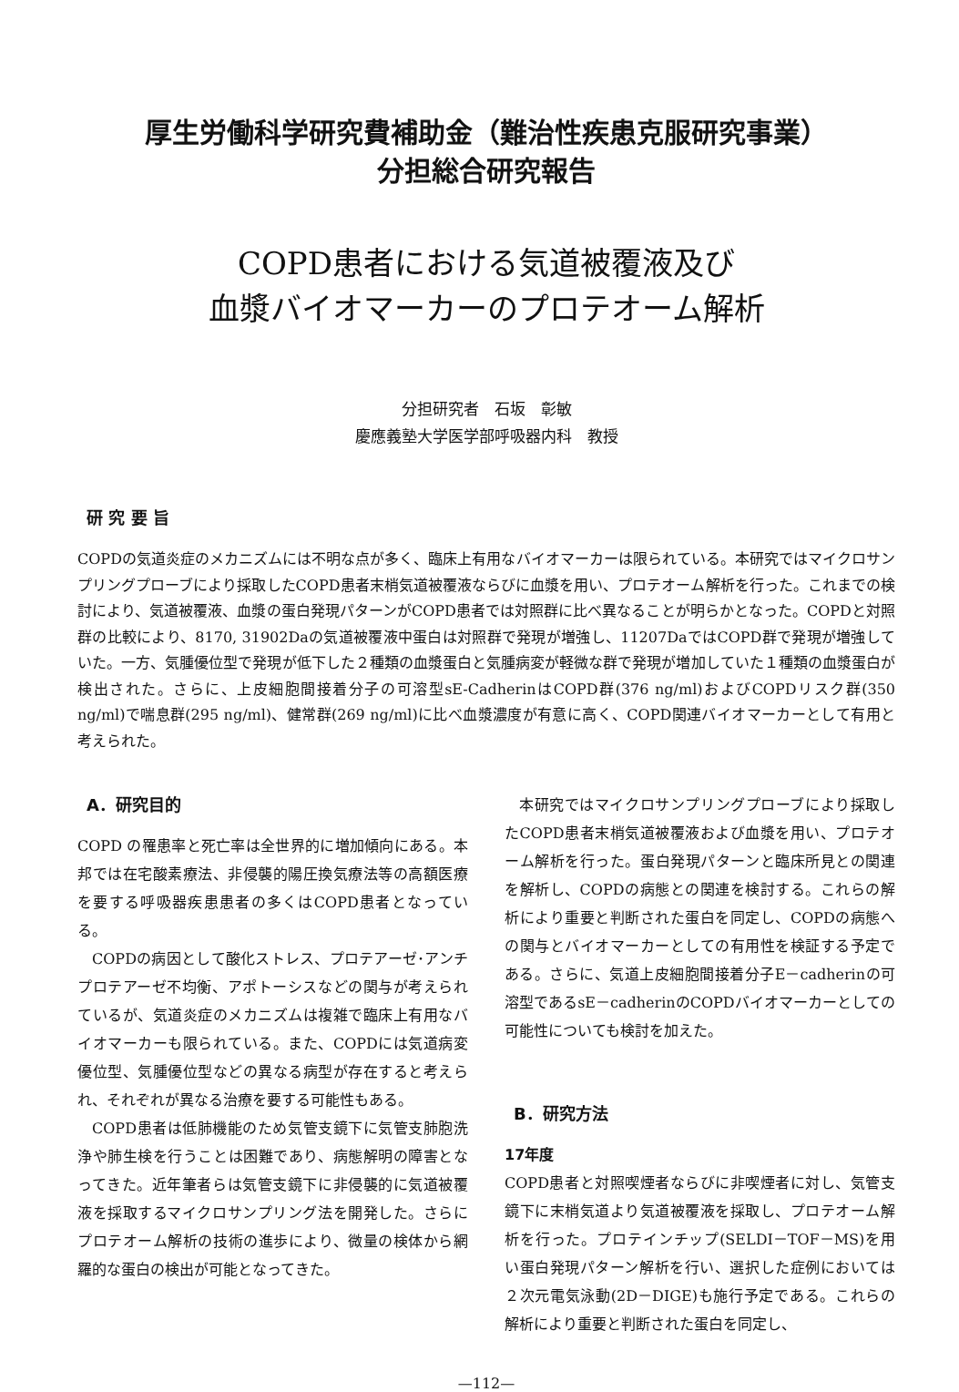厚生労働科学研究費補助金（難治性疾患克服研究事業）
分担総合研究報告
COPD患者における気道被覆液及び
血漿バイオマーカーのプロテオーム解析
分担研究者　石坂　彰敏
慶應義塾大学医学部呼吸器内科　教授
研 究 要 旨
COPDの気道炎症のメカニズムには不明な点が多く、臨床上有用なバイオマーカーは限られている。本研究ではマイクロサンプリングプローブにより採取したCOPD患者末梢気道被覆液ならびに血漿を用い、プロテオーム解析を行った。これまでの検討により、気道被覆液、血漿の蛋白発現パターンがCOPD患者では対照群に比べ異なることが明らかとなった。COPDと対照群の比較により、8170, 31902Daの気道被覆液中蛋白は対照群で発現が増強し、11207DaではCOPD群で発現が増強していた。一方、気腫優位型で発現が低下した２種類の血漿蛋白と気腫病変が軽微な群で発現が増加していた１種類の血漿蛋白が検出された。さらに、上皮細胞間接着分子の可溶型sE-CadherinはCOPD群(376 ng/ml)およびCOPDリスク群(350 ng/ml)で喘息群(295 ng/ml)、健常群(269 ng/ml)に比べ血漿濃度が有意に高く、COPD関連バイオマーカーとして有用と考えられた。
A．研究目的
COPD の罹患率と死亡率は全世界的に増加傾向にある。本邦では在宅酸素療法、非侵襲的陽圧換気療法等の高額医療を要する呼吸器疾患患者の多くはCOPD患者となっている。
COPDの病因として酸化ストレス、プロテアーゼ･アンチプロテアーゼ不均衡、アポトーシスなどの関与が考えられているが、気道炎症のメカニズムは複雑で臨床上有用なバイオマーカーも限られている。また、COPDには気道病変優位型、気腫優位型などの異なる病型が存在すると考えられ、それぞれが異なる治療を要する可能性もある。
COPD患者は低肺機能のため気管支鏡下に気管支肺胞洗浄や肺生検を行うことは困難であり、病態解明の障害となってきた。近年筆者らは気管支鏡下に非侵襲的に気道被覆液を採取するマイクロサンプリング法を開発した。さらにプロテオーム解析の技術の進歩により、微量の検体から網羅的な蛋白の検出が可能となってきた。
本研究ではマイクロサンプリングプローブにより採取したCOPD患者末梢気道被覆液および血漿を用い、プロテオーム解析を行った。蛋白発現パターンと臨床所見との関連を解析し、COPDの病態との関連を検討する。これらの解析により重要と判断された蛋白を同定し、COPDの病態への関与とバイオマーカーとしての有用性を検証する予定である。さらに、気道上皮細胞間接着分子E－cadherinの可溶型であるsE－cadherinのCOPDバイオマーカーとしての可能性についても検討を加えた。
B．研究方法
17年度
COPD患者と対照喫煙者ならびに非喫煙者に対し、気管支鏡下に末梢気道より気道被覆液を採取し、プロテオーム解析を行った。プロテインチップ(SELDI－TOF－MS)を用い蛋白発現パターン解析を行い、選択した症例においては２次元電気泳動(2D－DIGE)も施行予定である。これらの解析により重要と判断された蛋白を同定し、
—112—